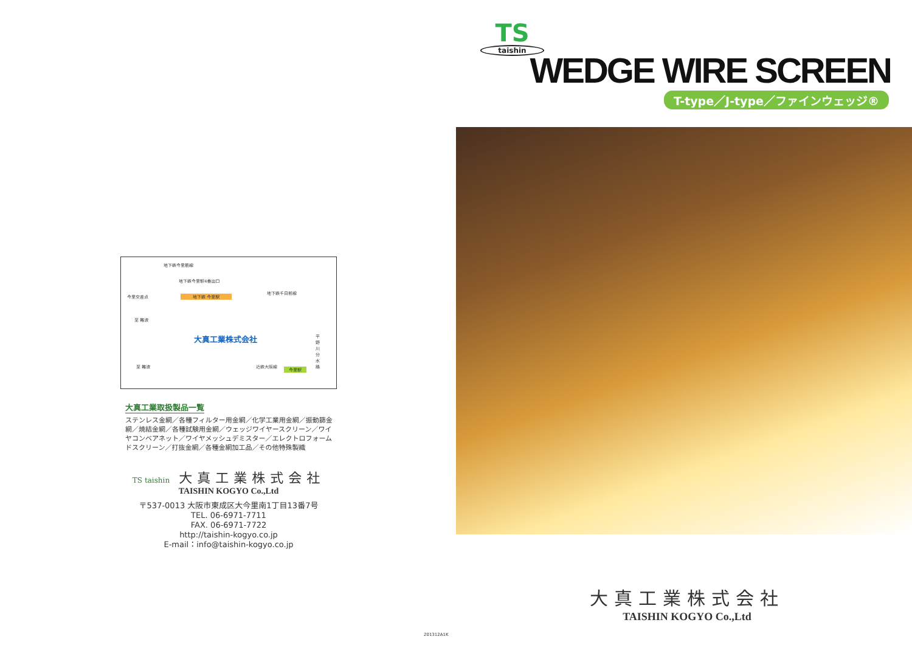地下鉄今里筋線
地下鉄今里駅4番出口
今里交差点 地下鉄 今里駅
地下鉄千日前線
至 難波
大真工業株式会社
至 難波 近鉄大阪線
今里駅
平野川分水路
大真工業取扱製品一覧
ステンレス金網／各種フィルター用金網／化学工業用金網／振動篩金網／焼結金網／各種試験用金網／ウェッジワイヤースクリーン／ワイヤコンベアネット／ワイヤメッシュデミスター／エレクトロフォームドスクリーン／打抜金網／各種金網加工品／その他特殊製織
TS taishin 大真工業株式会社
TAISHIN KOGYO Co.,Ltd
〒537-0013 大阪市東成区大今里南1丁目13番7号
TEL. 06-6971-7711
FAX. 06-6971-7722
http://taishin-kogyo.co.jp
E-mail：info@taishin-kogyo.co.jp
TS
taishin
WEDGE WIRE SCREEN
T-type／J-type／ファインウェッジ®
大真工業株式会社
TAISHIN KOGYO Co.,Ltd
201312A1K